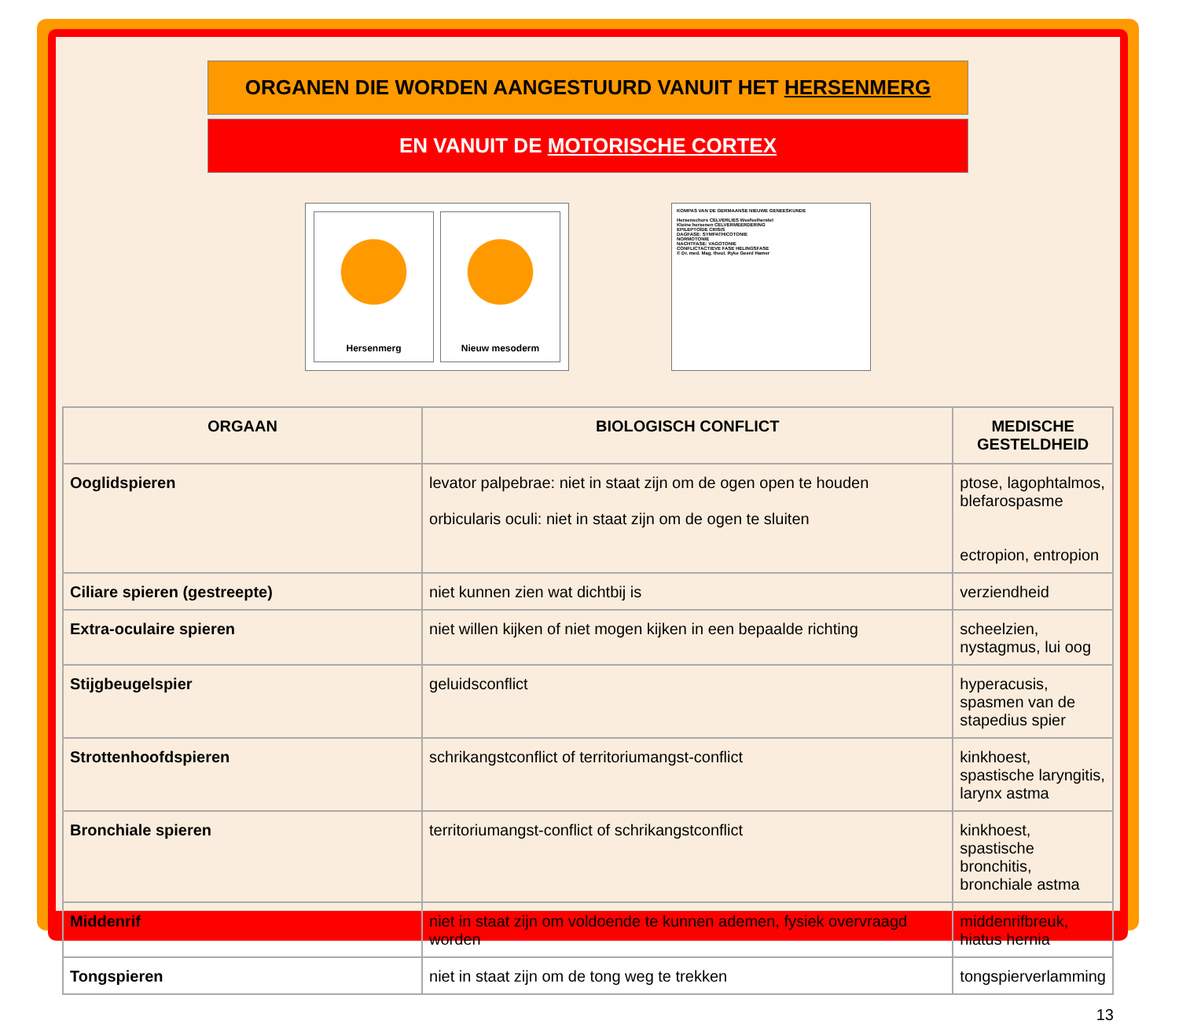ORGANEN DIE WORDEN AANGESTUURD VANUIT HET HERSENMERG
EN VANUIT DE MOTORISCHE CORTEX
Hersenmerg Nieuw mesoderm
KOMPAS VAN DE GERMAANSE NIEUWE GENEESKUNDE
Hersenschors CELVERLIES Weefselherstel
Kleine hersenen CELVERMEERDERING
EPILEPTOÏDE CRISIS
DAGFASE: SYMPATHICOTONIE
NORMOTONIE
NACHTFASE: VAGOTONIE
CONFLICTACTIEVE FASE HELINGSFASE
© Dr. med. Mag. theol. Ryke Geerd Hamer
| ORGAAN | BIOLOGISCH CONFLICT | MEDISCHE GESTELDHEID |
| --- | --- | --- |
| Ooglidspieren | levator palpebrae: niet in staat zijn om de ogen open te houden orbicularis oculi: niet in staat zijn om de ogen te sluiten | ptose, lagophtalmos, blefarospasme ectropion, entropion |
| Ciliare spieren (gestreepte) | niet kunnen zien wat dichtbij is | verziendheid |
| Extra-oculaire spieren | niet willen kijken of niet mogen kijken in een bepaalde richting | scheelzien, nystagmus, lui oog |
| Stijgbeugelspier | geluidsconflict | hyperacusis, spasmen van de stapedius spier |
| Strottenhoofdspieren | schrikangstconflict of territoriumangst-conflict | kinkhoest, spastische laryngitis, larynx astma |
| Bronchiale spieren | territoriumangst-conflict of schrikangstconflict | kinkhoest, spastische bronchitis, bronchiale astma |
| Middenrif | niet in staat zijn om voldoende te kunnen ademen, fysiek overvraagd worden | middenrifbreuk, hiatus hernia |
| Tongspieren | niet in staat zijn om de tong weg te trekken | tongspierverlamming |
13